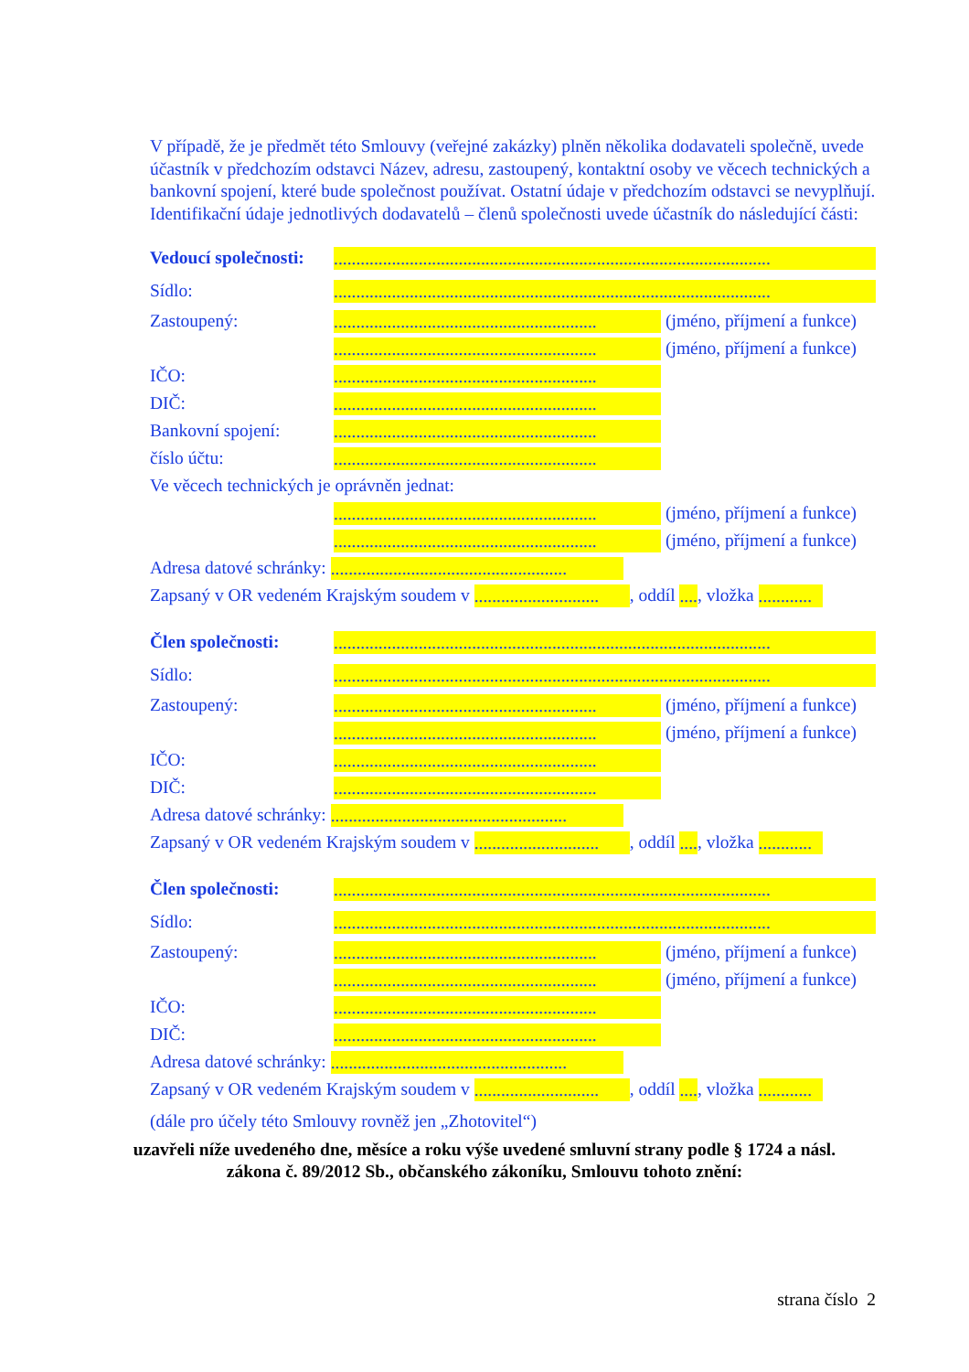V případě, že je předmět této Smlouvy (veřejné zakázky) plněn několika dodavateli společně, uvede účastník v předchozím odstavci Název, adresu, zastoupený, kontaktní osoby ve věcech technických a bankovní spojení, které bude společnost používat. Ostatní údaje v předchozím odstavci se nevyplňují. Identifikační údaje jednotlivých dodavatelů – členů společnosti uvede účastník do následující části:
Vedoucí společnosti:..................................................................................................
Sídlo:..................................................................................................
Zastoupený:........................................................... (jméno, příjmení a funkce)
........................................................... (jméno, příjmení a funkce)
IČO:...........................................................
DIČ:...........................................................
Bankovní spojení:...........................................................
číslo účtu:...........................................................
Ve věcech technických je oprávněn jednat:
........................................................... (jméno, příjmení a funkce)
........................................................... (jméno, příjmení a funkce)
Adresa datové schránky: .....................................................
Zapsaný v OR vedeném Krajským soudem v ............................, oddíl ...., vložka ............
Člen společnosti:..................................................................................................
Sídlo:..................................................................................................
Zastoupený:........................................................... (jméno, příjmení a funkce)
........................................................... (jméno, příjmení a funkce)
IČO:...........................................................
DIČ:...........................................................
Adresa datové schránky: .....................................................
Zapsaný v OR vedeném Krajským soudem v ............................, oddíl ...., vložka ............
Člen společnosti:..................................................................................................
Sídlo:..................................................................................................
Zastoupený:........................................................... (jméno, příjmení a funkce)
........................................................... (jméno, příjmení a funkce)
IČO:...........................................................
DIČ:...........................................................
Adresa datové schránky: .....................................................
Zapsaný v OR vedeném Krajským soudem v ............................, oddíl ...., vložka ............
(dále pro účely této Smlouvy rovněž jen „Zhotovitel“)
uzavřeli níže uvedeného dne, měsíce a roku výše uvedené smluvní strany podle § 1724 a násl.
zákona č. 89/2012 Sb., občanského zákoníku, Smlouvu tohoto znění:
strana číslo 2